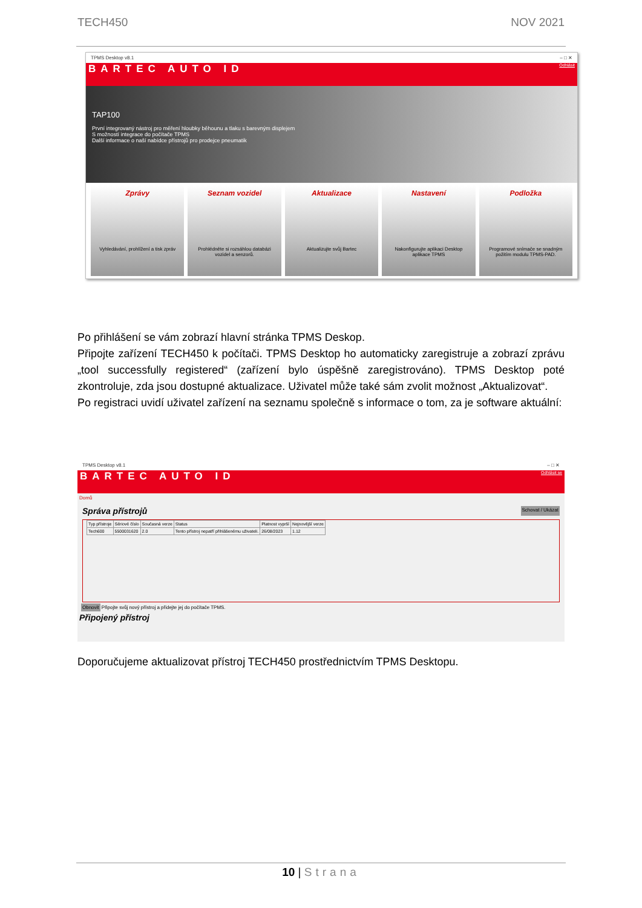TECH450 NOV 2021
TPMS Desktop v8.1 – □ ✕
BARTEC AUTO ID Odhlásit
TAP100
První integrovaný nástroj pro měření hloubky běhounu a tlaku s barevným displejem
S možností integrace do počítače TPMS
Další informace o naší nabídce přístrojů pro prodejce pneumatik
Zprávy
Vyhledávání, prohlížení a tisk zpráv
Seznam vozidel
Prohlédněte si rozsáhlou databázi vozidel a senzorů.
Aktualizace
Aktualizujte svůj Bartec
Nastavení
Nakonfigurujte aplikaci Desktop aplikace TPMS
Podložka
Programové snímače se snadným požitím modulu TPMS-PAD.
Po přihlášení se vám zobrazí hlavní stránka TPMS Deskop.
Připojte zařízení TECH450 k počítači. TPMS Desktop ho automaticky zaregistruje a zobrazí zprávu „tool successfully registered“ (zařízení bylo úspěšně zaregistrováno). TPMS Desktop poté zkontroluje, zda jsou dostupné aktualizace. Uživatel může také sám zvolit možnost „Aktualizovat“.
Po registraci uvidí uživatel zařízení na seznamu společně s informace o tom, za je software aktuální:
TPMS Desktop v8.1 – □ ✕
BARTEC AUTO ID Odhlásit se
Domů
Správa přístrojů Schovat / Ukázat
| Typ přístroje | Sériové číslo | Současná verze | Status | Platnost vyprší | Nejnovější verze |
| --- | --- | --- | --- | --- | --- |
| Tech600 | 5500031620 | 2.0 | Tento přístroj nepatří přihlášenému uživateli. | 26/08/2023 | 1.12 |
Obnovit Připojte svůj nový přístroj a přidejte jej do počítače TPMS.
Připojený přístroj
Doporučujeme aktualizovat přístroj TECH450 prostřednictvím TPMS Desktopu.
10 | Strana